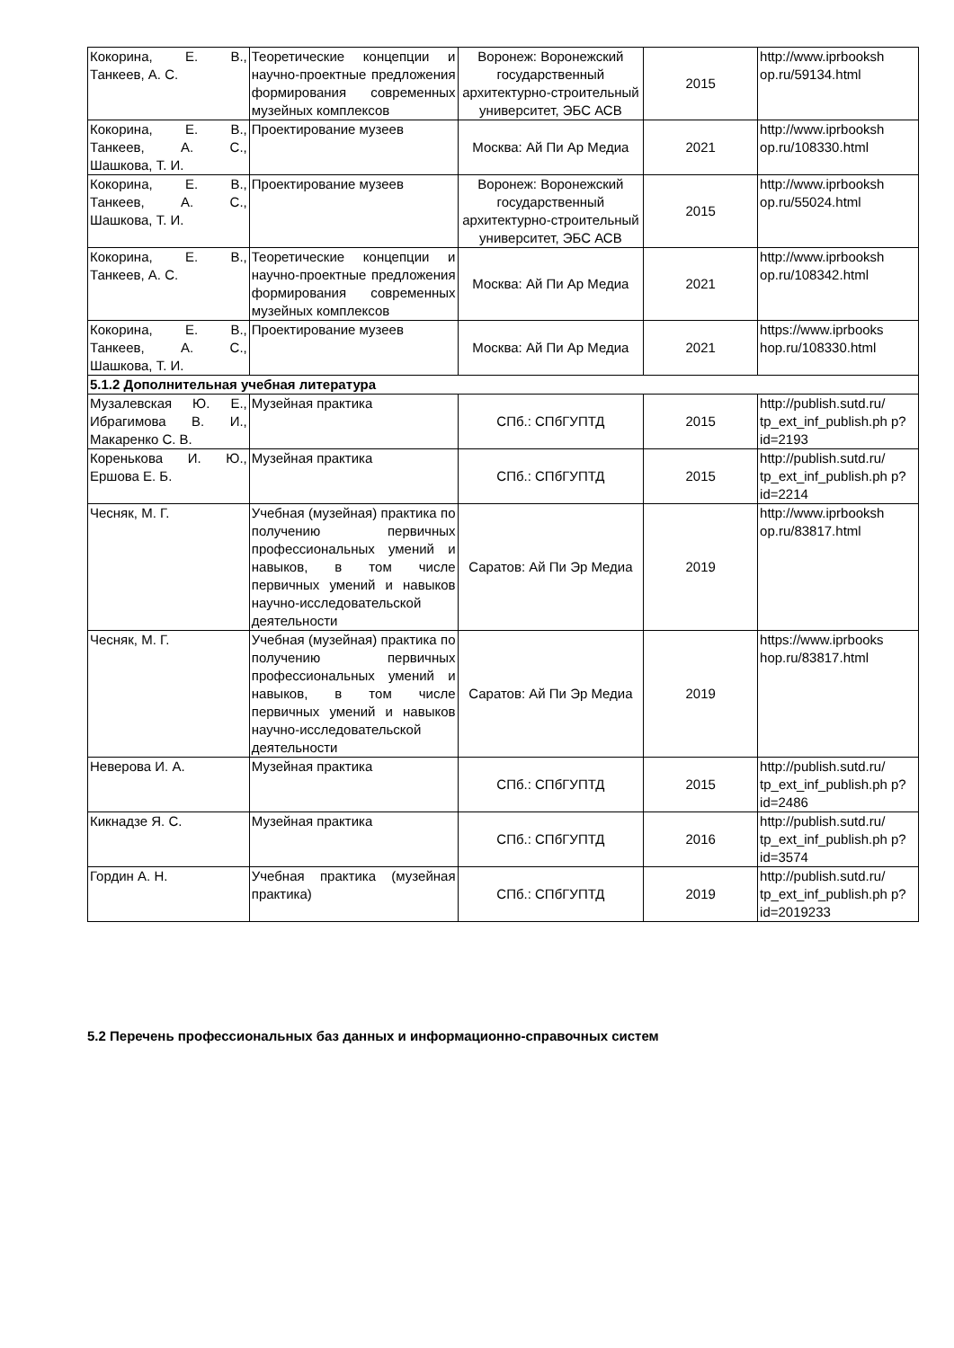| Кокорина, Е. В., Танкеев, А. С. | Теоретические концепции и научно-проектные предложения формирования современных музейных комплексов | Воронеж: Воронежский государственный архитектурно-строительный университет, ЭБС АСВ | 2015 | http://www.iprbooksh op.ru/59134.html |
| Кокорина, Е. В., Танкеев, А. С., Шашкова, Т. И. | Проектирование музеев | Москва: Ай Пи Ар Медиа | 2021 | http://www.iprbooksh op.ru/108330.html |
| Кокорина, Е. В., Танкеев, А. С., Шашкова, Т. И. | Проектирование музеев | Воронеж: Воронежский государственный архитектурно-строительный университет, ЭБС АСВ | 2015 | http://www.iprbooksh op.ru/55024.html |
| Кокорина, Е. В., Танкеев, А. С. | Теоретические концепции и научно-проектные предложения формирования современных музейных комплексов | Москва: Ай Пи Ар Медиа | 2021 | http://www.iprbooksh op.ru/108342.html |
| Кокорина, Е. В., Танкеев, А. С., Шашкова, Т. И. | Проектирование музеев | Москва: Ай Пи Ар Медиа | 2021 | https://www.iprbooks hop.ru/108330.html |
| 5.1.2 Дополнительная учебная литература | | | | |
| Музалевская Ю. Е., Ибрагимова В. И., Макаренко С. В. | Музейная практика | СПб.: СПбГУПТД | 2015 | http://publish.sutd.ru/ tp_ext_inf_publish.ph p?id=2193 |
| Коренькова И. Ю., Ершова Е. Б. | Музейная практика | СПб.: СПбГУПТД | 2015 | http://publish.sutd.ru/ tp_ext_inf_publish.ph p?id=2214 |
| Чесняк, М. Г. | Учебная (музейная) практика по получению первичных профессиональных умений и навыков, в том числе первичных умений и навыков научно-исследовательской деятельности | Саратов: Ай Пи Эр Медиа | 2019 | http://www.iprbooksh op.ru/83817.html |
| Чесняк, М. Г. | Учебная (музейная) практика по получению первичных профессиональных умений и навыков, в том числе первичных умений и навыков научно-исследовательской деятельности | Саратов: Ай Пи Эр Медиа | 2019 | https://www.iprbooks hop.ru/83817.html |
| Неверова И. А. | Музейная практика | СПб.: СПбГУПТД | 2015 | http://publish.sutd.ru/ tp_ext_inf_publish.ph p?id=2486 |
| Кикнадзе Я. С. | Музейная практика | СПб.: СПбГУПТД | 2016 | http://publish.sutd.ru/ tp_ext_inf_publish.ph p?id=3574 |
| Гордин А. Н. | Учебная практика (музейная практика) | СПб.: СПбГУПТД | 2019 | http://publish.sutd.ru/ tp_ext_inf_publish.ph p?id=2019233 |
5.2 Перечень профессиональных баз данных и информационно-справочных систем